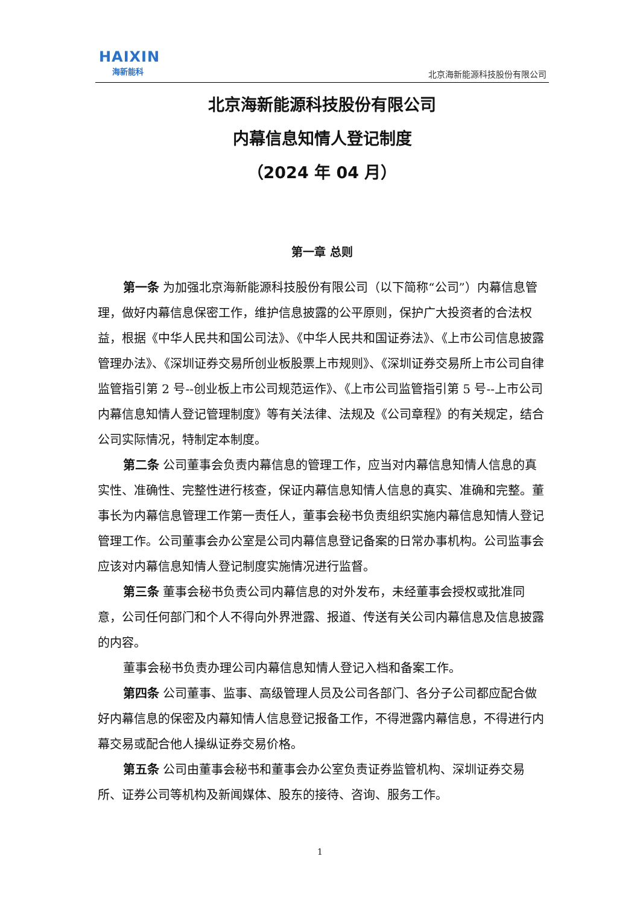HAIXIN
海新能科
北京海新能源科技股份有限公司
北京海新能源科技股份有限公司
内幕信息知情人登记制度
（2024 年 04 月）
第一章 总则
第一条 为加强北京海新能源科技股份有限公司（以下简称“公司”）内幕信息管理，做好内幕信息保密工作，维护信息披露的公平原则，保护广大投资者的合法权益，根据《中华人民共和国公司法》、《中华人民共和国证券法》、《上市公司信息披露管理办法》、《深圳证券交易所创业板股票上市规则》、《深圳证券交易所上市公司自律监管指引第 2 号--创业板上市公司规范运作》、《上市公司监管指引第 5 号--上市公司内幕信息知情人登记管理制度》等有关法律、法规及《公司章程》的有关规定，结合公司实际情况，特制定本制度。
第二条 公司董事会负责内幕信息的管理工作，应当对内幕信息知情人信息的真实性、准确性、完整性进行核查，保证内幕信息知情人信息的真实、准确和完整。董事长为内幕信息管理工作第一责任人，董事会秘书负责组织实施内幕信息知情人登记管理工作。公司董事会办公室是公司内幕信息登记备案的日常办事机构。公司监事会应该对内幕信息知情人登记制度实施情况进行监督。
第三条 董事会秘书负责公司内幕信息的对外发布，未经董事会授权或批准同意，公司任何部门和个人不得向外界泄露、报道、传送有关公司内幕信息及信息披露的内容。
董事会秘书负责办理公司内幕信息知情人登记入档和备案工作。
第四条 公司董事、监事、高级管理人员及公司各部门、各分子公司都应配合做好内幕信息的保密及内幕知情人信息登记报备工作，不得泄露内幕信息，不得进行内幕交易或配合他人操纵证券交易价格。
第五条 公司由董事会秘书和董事会办公室负责证券监管机构、深圳证券交易所、证券公司等机构及新闻媒体、股东的接待、咨询、服务工作。
1